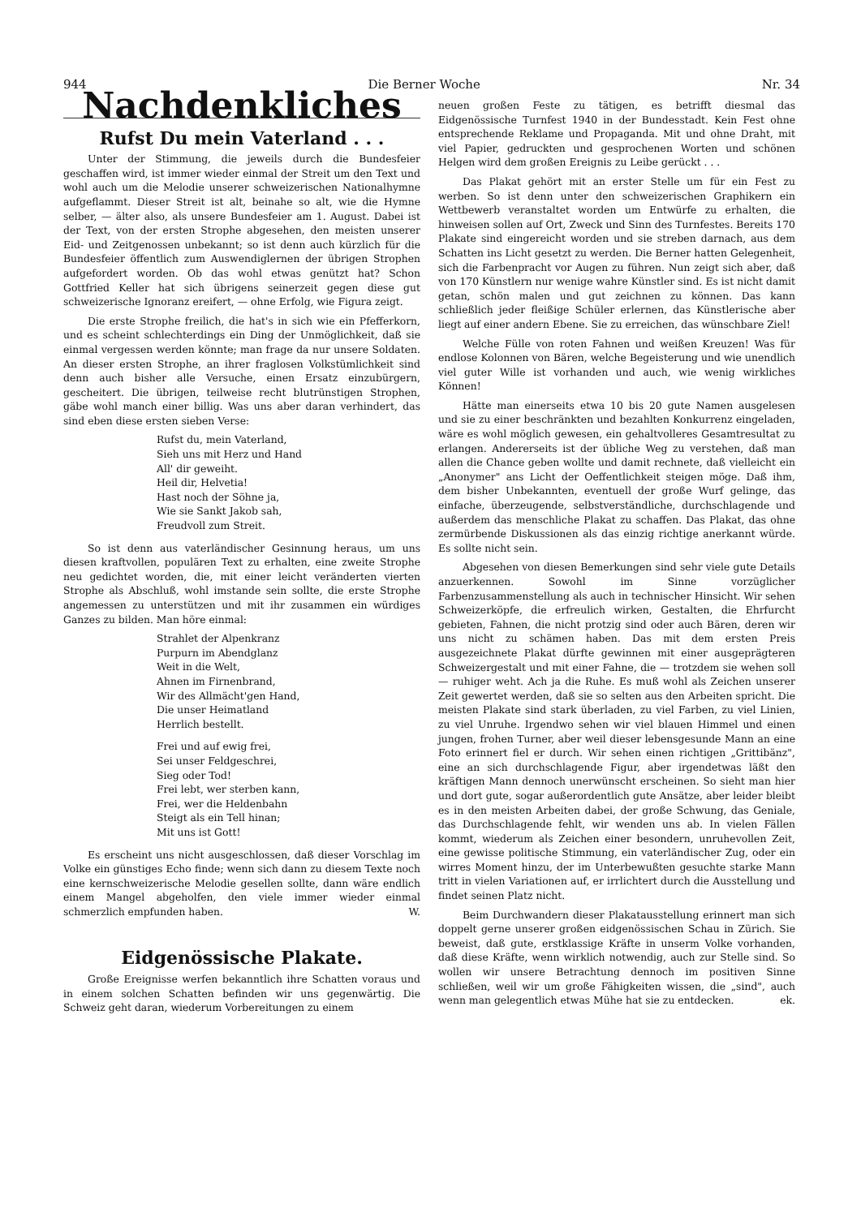944 Die Berner Woche Nr. 34
Nachdenkliches
Rufst Du mein Vaterland . . .
Unter der Stimmung, die jeweils durch die Bundesfeier geschaffen wird, ist immer wieder einmal der Streit um den Text und wohl auch um die Melodie unserer schweizerischen Nationalhymne aufgeflammt. Dieser Streit ist alt, beinahe so alt, wie die Hymne selber, — älter also, als unsere Bundesfeier am 1. August. Dabei ist der Text, von der ersten Strophe abgesehen, den meisten unserer Eid- und Zeitgenossen unbekannt; so ist denn auch kürzlich für die Bundesfeier öffentlich zum Auswendiglernen der übrigen Strophen aufgefordert worden. Ob das wohl etwas genützt hat? Schon Gottfried Keller hat sich übrigens seinerzeit gegen diese gut schweizerische Ignoranz ereifert, — ohne Erfolg, wie Figura zeigt.
Die erste Strophe freilich, die hat's in sich wie ein Pfefferkorn, und es scheint schlechterdings ein Ding der Unmöglichkeit, daß sie einmal vergessen werden könnte; man frage da nur unsere Soldaten. An dieser ersten Strophe, an ihrer fraglosen Volkstümlichkeit sind denn auch bisher alle Versuche, einen Ersatz einzubürgern, gescheitert. Die übrigen, teilweise recht blutrünstigen Strophen, gäbe wohl manch einer billig. Was uns aber daran verhindert, das sind eben diese ersten sieben Verse:
Rufst du, mein Vaterland,
Sieh uns mit Herz und Hand
All' dir geweiht.
Heil dir, Helvetia!
Hast noch der Söhne ja,
Wie sie Sankt Jakob sah,
Freudvoll zum Streit.
So ist denn aus vaterländischer Gesinnung heraus, um uns diesen kraftvollen, populären Text zu erhalten, eine zweite Strophe neu gedichtet worden, die, mit einer leicht veränderten vierten Strophe als Abschluß, wohl imstande sein sollte, die erste Strophe angemessen zu unterstützen und mit ihr zusammen ein würdiges Ganzes zu bilden. Man höre einmal:
Strahlet der Alpenkranz
Purpurn im Abendglanz
Weit in die Welt,
Ahnen im Firnenbrand,
Wir des Allmächt'gen Hand,
Die unser Heimatland
Herrlich bestellt.
Frei und auf ewig frei,
Sei unser Feldgeschrei,
Sieg oder Tod!
Frei lebt, wer sterben kann,
Frei, wer die Heldenbahn
Steigt als ein Tell hinan;
Mit uns ist Gott!
Es erscheint uns nicht ausgeschlossen, daß dieser Vorschlag im Volke ein günstiges Echo finde; wenn sich dann zu diesem Texte noch eine kernschweizerische Melodie gesellen sollte, dann wäre endlich einem Mangel abgeholfen, den viele immer wieder einmal schmerzlich empfunden haben. W.
Eidgenössische Plakate.
Große Ereignisse werfen bekanntlich ihre Schatten voraus und in einem solchen Schatten befinden wir uns gegenwärtig. Die Schweiz geht daran, wiederum Vorbereitungen zu einem
neuen großen Feste zu tätigen, es betrifft diesmal das Eidgenössische Turnfest 1940 in der Bundesstadt. Kein Fest ohne entsprechende Reklame und Propaganda. Mit und ohne Draht, mit viel Papier, gedruckten und gesprochenen Worten und schönen Helgen wird dem großen Ereignis zu Leibe gerückt . . .
Das Plakat gehört mit an erster Stelle um für ein Fest zu werben. So ist denn unter den schweizerischen Graphikern ein Wettbewerb veranstaltet worden um Entwürfe zu erhalten, die hinweisen sollen auf Ort, Zweck und Sinn des Turnfestes. Bereits 170 Plakate sind eingereicht worden und sie streben darnach, aus dem Schatten ins Licht gesetzt zu werden. Die Berner hatten Gelegenheit, sich die Farbenpracht vor Augen zu führen. Nun zeigt sich aber, daß von 170 Künstlern nur wenige wahre Künstler sind. Es ist nicht damit getan, schön malen und gut zeichnen zu können. Das kann schließlich jeder fleißige Schüler erlernen, das Künstlerische aber liegt auf einer andern Ebene. Sie zu erreichen, das wünschbare Ziel!
Welche Fülle von roten Fahnen und weißen Kreuzen! Was für endlose Kolonnen von Bären, welche Begeisterung und wie unendlich viel guter Wille ist vorhanden und auch, wie wenig wirkliches Können!
Hätte man einerseits etwa 10 bis 20 gute Namen ausgelesen und sie zu einer beschränkten und bezahlten Konkurrenz eingeladen, wäre es wohl möglich gewesen, ein gehaltvolleres Gesamtresultat zu erlangen. Andererseits ist der übliche Weg zu verstehen, daß man allen die Chance geben wollte und damit rechnete, daß vielleicht ein „Anonymer" ans Licht der Oeffentlichkeit steigen möge. Daß ihm, dem bisher Unbekannten, eventuell der große Wurf gelinge, das einfache, überzeugende, selbstverständliche, durchschlagende und außerdem das menschliche Plakat zu schaffen. Das Plakat, das ohne zermürbende Diskussionen als das einzig richtige anerkannt würde. Es sollte nicht sein.
Abgesehen von diesen Bemerkungen sind sehr viele gute Details anzuerkennen. Sowohl im Sinne vorzüglicher Farbenzusammenstellung als auch in technischer Hinsicht. Wir sehen Schweizerköpfe, die erfreulich wirken, Gestalten, die Ehrfurcht gebieten, Fahnen, die nicht protzig sind oder auch Bären, deren wir uns nicht zu schämen haben. Das mit dem ersten Preis ausgezeichnete Plakat dürfte gewinnen mit einer ausgeprägteren Schweizergestalt und mit einer Fahne, die — trotzdem sie wehen soll — ruhiger weht. Ach ja die Ruhe. Es muß wohl als Zeichen unserer Zeit gewertet werden, daß sie so selten aus den Arbeiten spricht. Die meisten Plakate sind stark überladen, zu viel Farben, zu viel Linien, zu viel Unruhe. Irgendwo sehen wir viel blauen Himmel und einen jungen, frohen Turner, aber weil dieser lebensgesunde Mann an eine Foto erinnert fiel er durch. Wir sehen einen richtigen „Grittibänz", eine an sich durchschlagende Figur, aber irgendetwas läßt den kräftigen Mann dennoch unerwünscht erscheinen. So sieht man hier und dort gute, sogar außerordentlich gute Ansätze, aber leider bleibt es in den meisten Arbeiten dabei, der große Schwung, das Geniale, das Durchschlagende fehlt, wir wenden uns ab. In vielen Fällen kommt, wiederum als Zeichen einer besondern, unruhevollen Zeit, eine gewisse politische Stimmung, ein vaterländischer Zug, oder ein wirres Moment hinzu, der im Unterbewußten gesuchte starke Mann tritt in vielen Variationen auf, er irrlichtert durch die Ausstellung und findet seinen Platz nicht.
Beim Durchwandern dieser Plakatausstellung erinnert man sich doppelt gerne unserer großen eidgenössischen Schau in Zürich. Sie beweist, daß gute, erstklassige Kräfte in unserm Volke vorhanden, daß diese Kräfte, wenn wirklich notwendig, auch zur Stelle sind. So wollen wir unsere Betrachtung dennoch im positiven Sinne schließen, weil wir um große Fähigkeiten wissen, die „sind", auch wenn man gelegentlich etwas Mühe hat sie zu entdecken. ek.